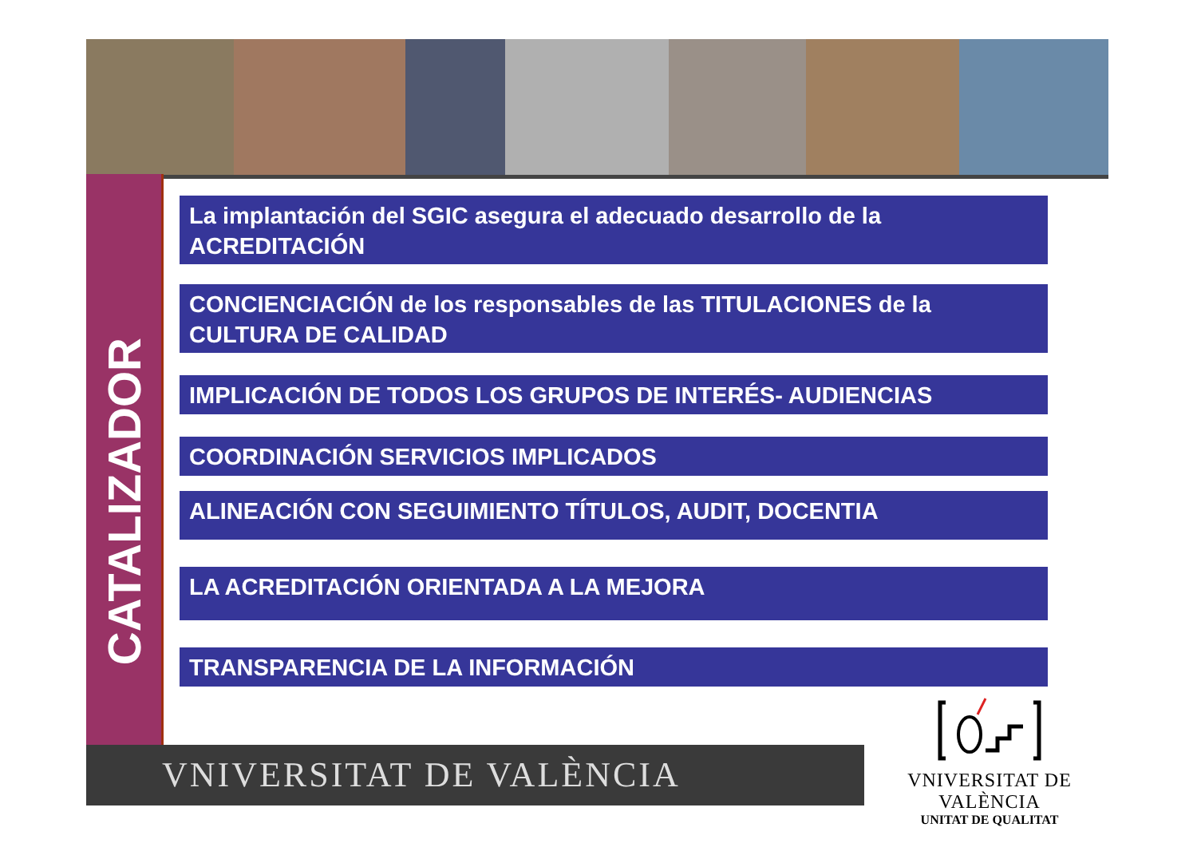CATALIZADOR
La implantación del SGIC asegura el adecuado desarrollo de la ACREDITACIÓN
CONCIENCIACIÓN de los responsables de las TITULACIONES de la CULTURA DE CALIDAD
IMPLICACIÓN DE TODOS LOS GRUPOS DE INTERÉS- AUDIENCIAS
COORDINACIÓN SERVICIOS IMPLICADOS
ALINEACIÓN CON SEGUIMIENTO TÍTULOS, AUDIT, DOCENTIA
LA ACREDITACIÓN ORIENTADA A LA MEJORA
TRANSPARENCIA DE LA INFORMACIÓN
VNIVERSITAT DE VALÈNCIA
VNIVERSITAT DE VALÈNCIA
UNITAT DE QUALITAT